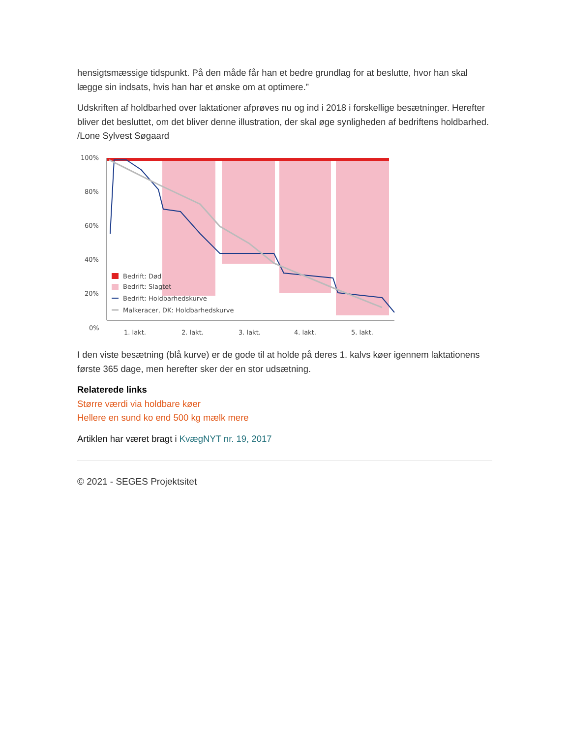hensigtsmæssige tidspunkt. På den måde får han et bedre grundlag for at beslutte, hvor han skal lægge sin indsats, hvis han har et ønske om at optimere.”
Udskriften af holdbarhed over laktationer afprøves nu og ind i 2018 i forskellige besætninger. Herefter bliver det besluttet, om det bliver denne illustration, der skal øge synligheden af bedriftens holdbarhed. /Lone Sylvest Søgaard
100%
80%
60%
40%
20%
0%
Bedrift: Død
Bedrift: Slagtet
Bedrift: Holdbarhedskurve
Malkeracer, DK: Holdbarhedskurve
1. lakt.
2. lakt.
3. lakt.
4. lakt.
5. lakt.
I den viste besætning (blå kurve) er de gode til at holde på deres 1. kalvs køer igennem laktationens første 365 dage, men herefter sker der en stor udsætning.
Relaterede links
Større værdi via holdbare køer
Hellere en sund ko end 500 kg mælk mere
Artiklen har været bragt i KvægNYT nr. 19, 2017
© 2021 - SEGES Projektsitet